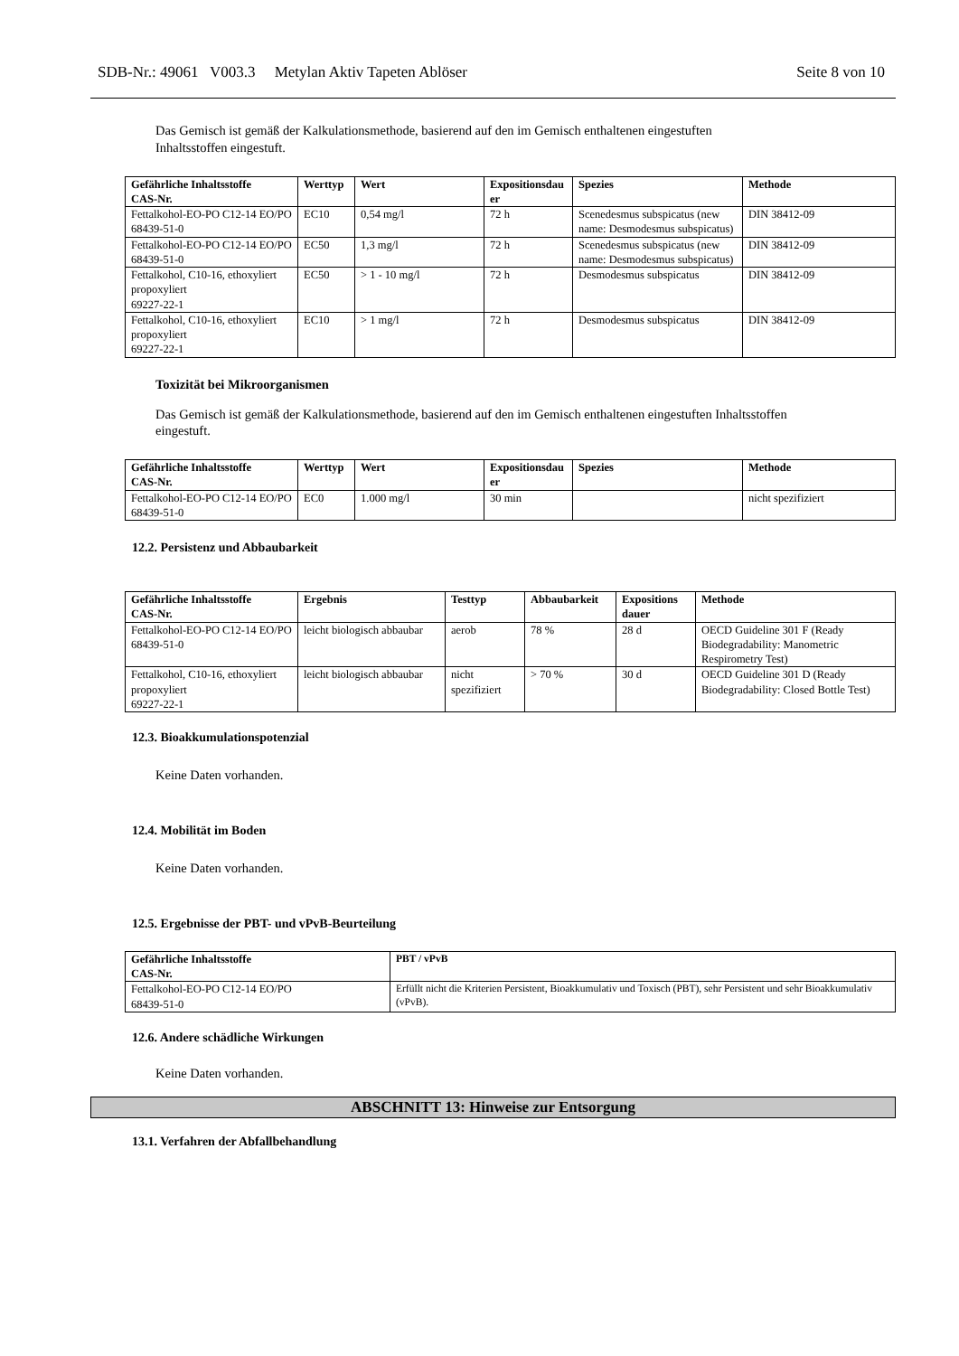SDB-Nr.: 49061 V003.3 Metylan Aktiv Tapeten Ablöser Seite 8 von 10
Das Gemisch ist gemäß der Kalkulationsmethode, basierend auf den im Gemisch enthaltenen eingestuften
Inhaltsstoffen eingestuft.
| Gefährliche Inhaltsstoffe CAS-Nr. | Werttyp | Wert | Expositionsdau er | Spezies | Methode |
| --- | --- | --- | --- | --- | --- |
| Fettalkohol-EO-PO C12-14 EO/PO 68439-51-0 | EC10 | 0,54 mg/l | 72 h | Scenedesmus subspicatus (new name: Desmodesmus subspicatus) | DIN 38412-09 |
| Fettalkohol-EO-PO C12-14 EO/PO 68439-51-0 | EC50 | 1,3 mg/l | 72 h | Scenedesmus subspicatus (new name: Desmodesmus subspicatus) | DIN 38412-09 |
| Fettalkohol, C10-16, ethoxyliert propoxyliert 69227-22-1 | EC50 | > 1 - 10 mg/l | 72 h | Desmodesmus subspicatus | DIN 38412-09 |
| Fettalkohol, C10-16, ethoxyliert propoxyliert 69227-22-1 | EC10 | > 1 mg/l | 72 h | Desmodesmus subspicatus | DIN 38412-09 |
Toxizität bei Mikroorganismen
Das Gemisch ist gemäß der Kalkulationsmethode, basierend auf den im Gemisch enthaltenen eingestuften Inhaltsstoffen
eingestuft.
| Gefährliche Inhaltsstoffe CAS-Nr. | Werttyp | Wert | Expositionsdau er | Spezies | Methode |
| --- | --- | --- | --- | --- | --- |
| Fettalkohol-EO-PO C12-14 EO/PO 68439-51-0 | EC0 | 1.000 mg/l | 30 min | | nicht spezifiziert |
12.2. Persistenz und Abbaubarkeit
| Gefährliche Inhaltsstoffe CAS-Nr. | Ergebnis | Testtyp | Abbaubarkeit | Expositions dauer | Methode |
| --- | --- | --- | --- | --- | --- |
| Fettalkohol-EO-PO C12-14 EO/PO 68439-51-0 | leicht biologisch abbaubar | aerob | 78 % | 28 d | OECD Guideline 301 F (Ready Biodegradability: Manometric Respirometry Test) |
| Fettalkohol, C10-16, ethoxyliert propoxyliert 69227-22-1 | leicht biologisch abbaubar | nicht spezifiziert | > 70 % | 30 d | OECD Guideline 301 D (Ready Biodegradability: Closed Bottle Test) |
12.3. Bioakkumulationspotenzial
Keine Daten vorhanden.
12.4. Mobilität im Boden
Keine Daten vorhanden.
12.5. Ergebnisse der PBT- und vPvB-Beurteilung
| Gefährliche Inhaltsstoffe CAS-Nr. | PBT / vPvB |
| --- | --- |
| Fettalkohol-EO-PO C12-14 EO/PO 68439-51-0 | Erfüllt nicht die Kriterien Persistent, Bioakkumulativ und Toxisch (PBT), sehr Persistent und sehr Bioakkumulativ (vPvB). |
12.6. Andere schädliche Wirkungen
Keine Daten vorhanden.
ABSCHNITT 13: Hinweise zur Entsorgung
13.1. Verfahren der Abfallbehandlung